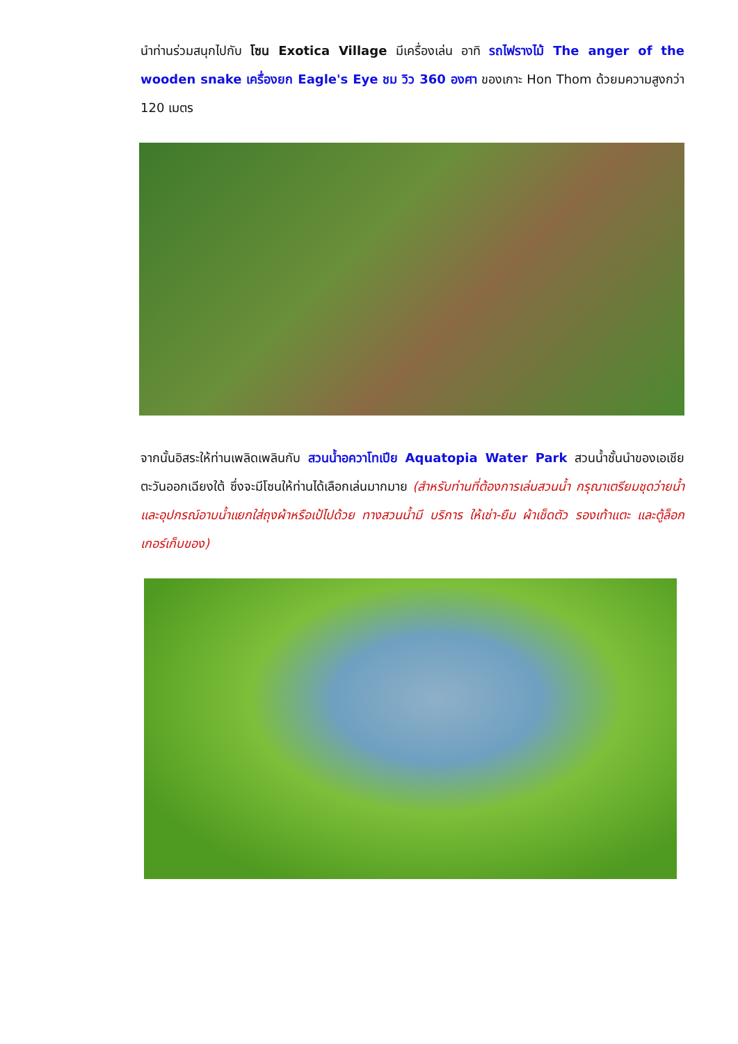นำท่านร่วมสนุกไปกับ โซน Exotica Village มีเครื่องเล่น อาทิ รถไฟรางไม้ The anger of the wooden snake เครื่องยก Eagle's Eye ชม วิว 360 องศา ของเกาะ Hon Thom ด้วยมความสูงกว่า 120 เมตร
จากนั้นอิสระให้ท่านเพลิดเพลินกับ สวนน้ำอควาโทเปีย Aquatopia Water Park สวนน้ำชั้นนำของเอเชียตะวันออกเฉียงใต้ ซึ่งจะมีโซนให้ท่านได้เลือกเล่นมากมาย (สำหรับท่านที่ต้องการเล่นสวนน้ำ กรุณาเตรียมชุดว่ายน้ำ และอุปกรณ์อาบน้ำแยกใส่ถุงผ้าหรือเป้ไปด้วย ทางสวนน้ำมี บริการ ให้เช่า-ยืม ผ้าเช็ดตัว รองเท้าแตะ และตู้ล็อกเกอร์เก็บของ)